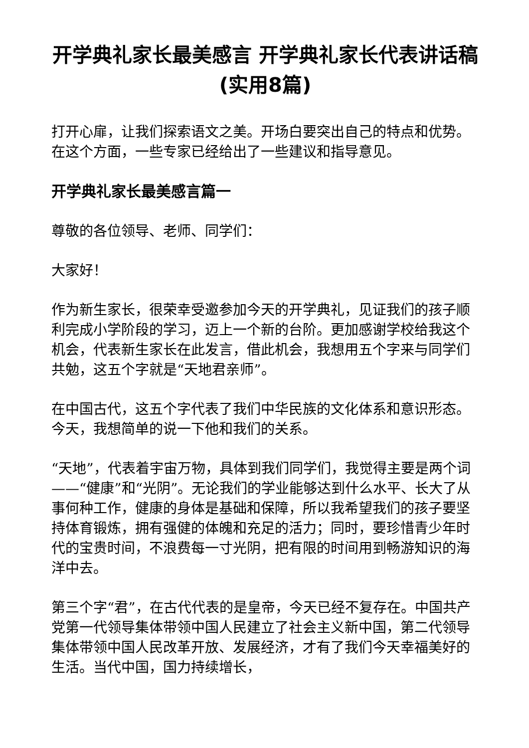开学典礼家长最美感言 开学典礼家长代表讲话稿(实用8篇)
打开心扉，让我们探索语文之美。开场白要突出自己的特点和优势。在这个方面，一些专家已经给出了一些建议和指导意见。
开学典礼家长最美感言篇一
尊敬的各位领导、老师、同学们：
大家好！
作为新生家长，很荣幸受邀参加今天的开学典礼，见证我们的孩子顺利完成小学阶段的学习，迈上一个新的台阶。更加感谢学校给我这个机会，代表新生家长在此发言，借此机会，我想用五个字来与同学们共勉，这五个字就是“天地君亲师”。
在中国古代，这五个字代表了我们中华民族的文化体系和意识形态。今天，我想简单的说一下他和我们的关系。
“天地”，代表着宇宙万物，具体到我们同学们，我觉得主要是两个词——“健康”和“光阴”。无论我们的学业能够达到什么水平、长大了从事何种工作，健康的身体是基础和保障，所以我希望我们的孩子要坚持体育锻炼，拥有强健的体魄和充足的活力；同时，要珍惜青少年时代的宝贵时间，不浪费每一寸光阴，把有限的时间用到畅游知识的海洋中去。
第三个字“君”，在古代代表的是皇帝，今天已经不复存在。中国共产党第一代领导集体带领中国人民建立了社会主义新中国，第二代领导集体带领中国人民改革开放、发展经济，才有了我们今天幸福美好的生活。当代中国，国力持续增长，